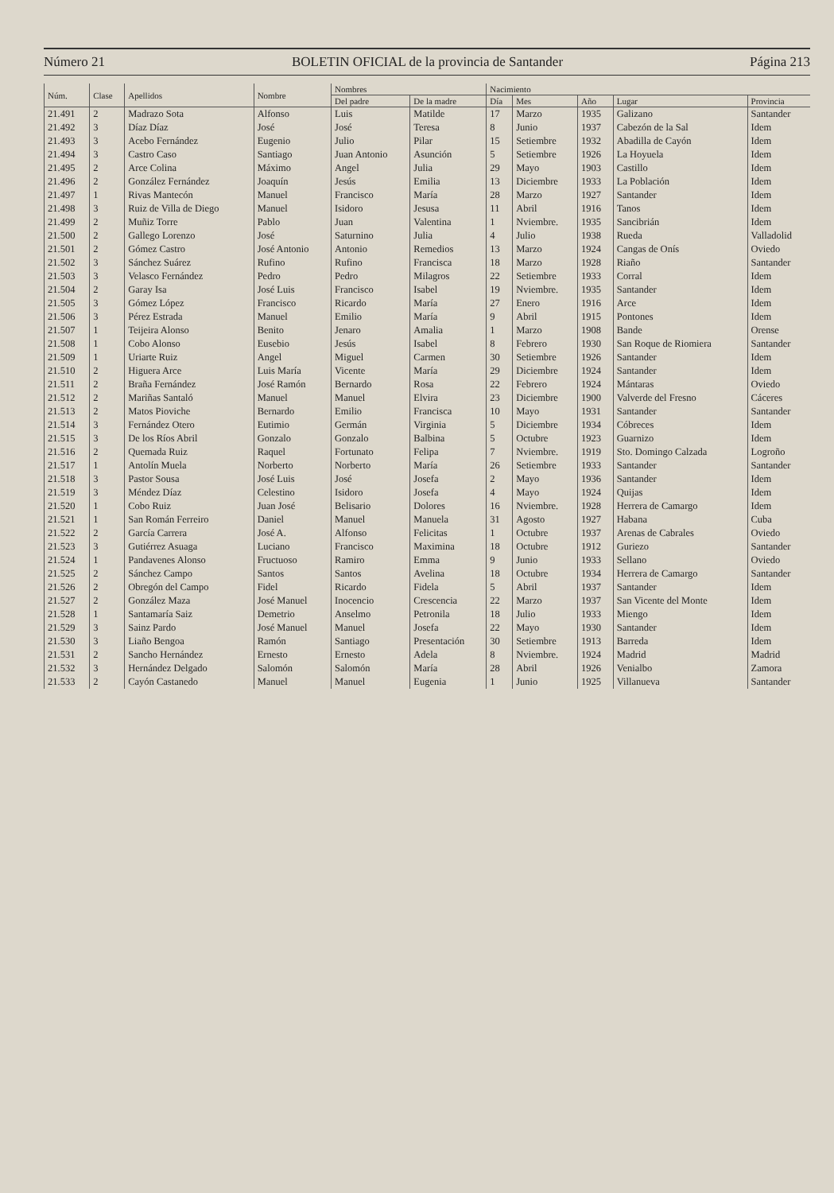Número 21 BOLETIN OFICIAL de la provincia de Santander Página 213
| Núm. | Clase | Apellidos | Nombre | Nombres | | Nacimiento | | | | |
| --- | --- | --- | --- | --- | --- | --- | --- | --- | --- | --- |
| | | | | Del padre | De la madre | Día | Mes | Año | Lugar | Provincia |
| 21.491 | 2 | Madrazo Sota | Alfonso | Luis | Matilde | 17 | Marzo | 1935 | Galizano | Santander |
| 21.492 | 3 | Díaz Díaz | José | José | Teresa | 8 | Junio | 1937 | Cabezón de la Sal | Idem |
| 21.493 | 3 | Acebo Fernández | Eugenio | Julio | Pilar | 15 | Setiembre | 1932 | Abadilla de Cayón | Idem |
| 21.494 | 3 | Castro Caso | Santiago | Juan Antonio | Asunción | 5 | Setiembre | 1926 | La Hoyuela | Idem |
| 21.495 | 2 | Arce Colina | Máximo | Angel | Julia | 29 | Mayo | 1903 | Castillo | Idem |
| 21.496 | 2 | González Fernández | Joaquín | Jesús | Emilia | 13 | Diciembre | 1933 | La Población | Idem |
| 21.497 | 1 | Rivas Mantecón | Manuel | Francisco | María | 28 | Marzo | 1927 | Santander | Idem |
| 21.498 | 3 | Ruiz de Villa de Diego | Manuel | Isidoro | Jesusa | 11 | Abril | 1916 | Tanos | Idem |
| 21.499 | 2 | Muñiz Torre | Pablo | Juan | Valentina | 1 | Nviembre. | 1935 | Sancibrián | Idem |
| 21.500 | 2 | Gallego Lorenzo | José | Saturnino | Julia | 4 | Julio | 1938 | Rueda | Valladolid |
| 21.501 | 2 | Gómez Castro | José Antonio | Antonio | Remedios | 13 | Marzo | 1924 | Cangas de Onís | Oviedo |
| 21.502 | 3 | Sánchez Suárez | Rufino | Rufino | Francisca | 18 | Marzo | 1928 | Riaño | Santander |
| 21.503 | 3 | Velasco Fernández | Pedro | Pedro | Milagros | 22 | Setiembre | 1933 | Corral | Idem |
| 21.504 | 2 | Garay Isa | José Luis | Francisco | Isabel | 19 | Nviembre. | 1935 | Santander | Idem |
| 21.505 | 3 | Gómez López | Francisco | Ricardo | María | 27 | Enero | 1916 | Arce | Idem |
| 21.506 | 3 | Pérez Estrada | Manuel | Emilio | María | 9 | Abril | 1915 | Pontones | Idem |
| 21.507 | 1 | Teijeira Alonso | Benito | Jenaro | Amalia | 1 | Marzo | 1908 | Bande | Orense |
| 21.508 | 1 | Cobo Alonso | Eusebio | Jesús | Isabel | 8 | Febrero | 1930 | San Roque de Riomiera | Santander |
| 21.509 | 1 | Uriarte Ruiz | Angel | Miguel | Carmen | 30 | Setiembre | 1926 | Santander | Idem |
| 21.510 | 2 | Higuera Arce | Luis María | Vicente | María | 29 | Diciembre | 1924 | Santander | Idem |
| 21.511 | 2 | Braña Fernández | José Ramón | Bernardo | Rosa | 22 | Febrero | 1924 | Mántaras | Oviedo |
| 21.512 | 2 | Mariñas Santaló | Manuel | Manuel | Elvira | 23 | Diciembre | 1900 | Valverde del Fresno | Cáceres |
| 21.513 | 2 | Matos Pioviche | Bernardo | Emilio | Francisca | 10 | Mayo | 1931 | Santander | Santander |
| 21.514 | 3 | Fernández Otero | Eutimio | Germán | Virginia | 5 | Diciembre | 1934 | Cóbreces | Idem |
| 21.515 | 3 | De los Ríos Abril | Gonzalo | Gonzalo | Balbina | 5 | Octubre | 1923 | Guarnizo | Idem |
| 21.516 | 2 | Quemada Ruiz | Raquel | Fortunato | Felipa | 7 | Nviembre. | 1919 | Sto. Domingo Calzada | Logroño |
| 21.517 | 1 | Antolín Muela | Norberto | Norberto | María | 26 | Setiembre | 1933 | Santander | Santander |
| 21.518 | 3 | Pastor Sousa | José Luis | José | Josefa | 2 | Mayo | 1936 | Santander | Idem |
| 21.519 | 3 | Méndez Díaz | Celestino | Isidoro | Josefa | 4 | Mayo | 1924 | Quijas | Idem |
| 21.520 | 1 | Cobo Ruiz | Juan José | Belisario | Dolores | 16 | Nviembre. | 1928 | Herrera de Camargo | Idem |
| 21.521 | 1 | San Román Ferreiro | Daniel | Manuel | Manuela | 31 | Agosto | 1927 | Habana | Cuba |
| 21.522 | 2 | García Carrera | José A. | Alfonso | Felicitas | 1 | Octubre | 1937 | Arenas de Cabrales | Oviedo |
| 21.523 | 3 | Gutiérrez Asuaga | Luciano | Francisco | Maximina | 18 | Octubre | 1912 | Guriezo | Santander |
| 21.524 | 1 | Pandavenes Alonso | Fructuoso | Ramiro | Emma | 9 | Junio | 1933 | Sellano | Oviedo |
| 21.525 | 2 | Sánchez Campo | Santos | Santos | Avelina | 18 | Octubre | 1934 | Herrera de Camargo | Santander |
| 21.526 | 2 | Obregón del Campo | Fidel | Ricardo | Fidela | 5 | Abril | 1937 | Santander | Idem |
| 21.527 | 2 | González Maza | José Manuel | Inocencio | Crescencia | 22 | Marzo | 1937 | San Vicente del Monte | Idem |
| 21.528 | 1 | Santamaría Saiz | Demetrio | Anselmo | Petronila | 18 | Julio | 1933 | Miengo | Idem |
| 21.529 | 3 | Sainz Pardo | José Manuel | Manuel | Josefa | 22 | Mayo | 1930 | Santander | Idem |
| 21.530 | 3 | Liaño Bengoa | Ramón | Santiago | Presentación | 30 | Setiembre | 1913 | Barreda | Idem |
| 21.531 | 2 | Sancho Hernández | Ernesto | Ernesto | Adela | 8 | Nviembre. | 1924 | Madrid | Madrid |
| 21.532 | 3 | Hernández Delgado | Salomón | Salomón | María | 28 | Abril | 1926 | Venialbo | Zamora |
| 21.533 | 2 | Cayón Castanedo | Manuel | Manuel | Eugenia | 1 | Junio | 1925 | Villanueva | Santander |